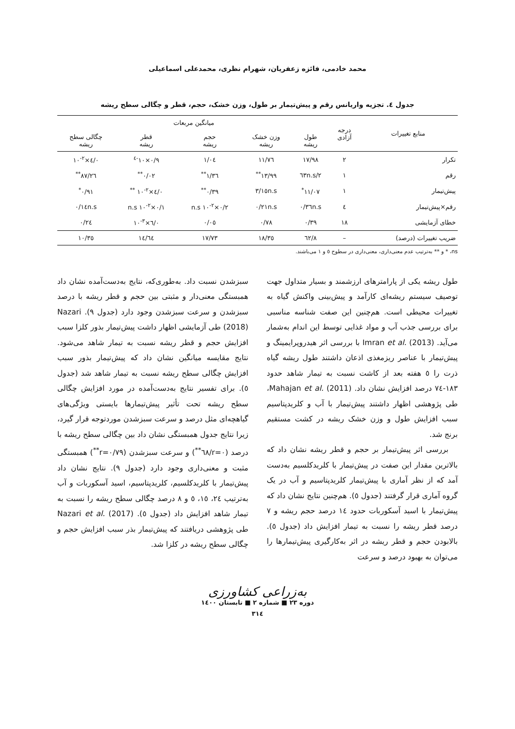محمد خادمی، فائزه زعفریان، شهرام نظری، محمدعلی اسماعیلی
جدول ٤. تجزیه واریانس رقم و پیش‌تیمار بر طول، وزن خشک، حجم، قطر و چگالی سطح ریشه
| منابع تغییرات | درجه آزادی | میانگین مربعات | | | | |
| --- | --- | --- | --- | --- | --- | --- |
| | | طول ریشه | وزن خشک ریشه | حجم ریشه | قطر ریشه | چگالی سطح ریشه |
| تکرار | ۲ | ۱۷/۹۸ | ۱۱/۷٦ | ۱/۰٤ | ۰/۹×۱۰<sup>-٤</sup> | ۰/٤×۱۰<sup>-۲</sup> |
| رقم | ۱ | ۲/٦۳n.s | ۱۳/۹۹<sup>**</sup> | ۱/۳٦<sup>**</sup> | ۰/۰۲<sup>**</sup> | ۲٦/۸۷<sup>**</sup> |
| پیش‌تیمار | ۱ | ۱۱/۰۷<sup>*</sup> | ۳/۱٥n.s | ۰/۳۹<sup>**</sup> | ۰/٤×۱۰<sup>-۲</sup> <sup>**</sup> | ۰/۹۱<sup>*</sup> |
| رقم×پیش‌تیمار | ٤ | ۰/۳٦n.s | ۰/۲۱n.s | ۰/۲×۱۰<sup>-۲</sup> n.s | ۰/۱×۱۰<sup>-۲</sup> n.s | ۰/۱٤n.s |
| خطای آزمایشی | ۱۸ | ۰/۳۹ | ۰/۷۸ | ۰/۰٥ | ۰/٦×۱۰<sup>-۳</sup> | ۰/۲٤ |
| ضریب تغییرات (درصد) | – | ۸/٦۲ | ۱۸/۳٥ | ۱۷/۷۳ | ۱٤/٦٤ | ۱۰/۳٥ |
ns، * و ** به‌ترتیب عدم معنی‌داری، معنی‌داری در سطوح ٥ و ۱ می‌باشند.
طول ریشه یکی از پارامترهای ارزشمند و بسیار متداول جهت توصیف سیستم ریشه‌ای کارآمد و پیش‌بینی واکنش گیاه به تغییرات محیطی است. هم‌چنین این صفت شناسه مناسبی برای بررسی جذب آب و مواد غذایی توسط این اندام به‌شمار می‌آید. Imran et al. (2013) با بررسی اثر هیدروپرایمینگ و پیش‌تیمار با عناصر ریزمغذی اذعان داشتند طول ریشه گیاه ذرت را ٥ هفته بعد از کاشت نسبت به تیمار شاهد حدود ۱۸۳-٧٤ درصد افزایش نشان داد. Mahajan et al. (2011)، طی پژوهشی اظهار داشتند پیش‌تیمار با آب و کلریدپتاسیم سبب افزایش طول و وزن خشک ریشه در کشت مستقیم برنج شد.
بررسی اثر پیش‌تیمار بر حجم و قطر ریشه نشان داد که بالاترین مقدار این صفت در پیش‌تیمار با کلریدکلسیم به‌دست آمد که از نظر آماری با پیش‌تیمار کلریدپتاسیم و آب در یک گروه آماری قرار گرفتند (جدول ٥). هم‌چنین نتایج نشان داد که پیش‌تیمار با اسید آسکوربات حدود ۱٤ درصد حجم ریشه و ٧ درصد قطر ریشه را نسبت به تیمار افزایش داد (جدول ٥). بالابودن حجم و قطر ریشه در اثر به‌کارگیری پیش‌تیمارها را می‌توان به بهبود درصد و سرعت
سبزشدن نسبت داد. به‌طوری‌که، نتایج به‌دست‌آمده نشان داد همبستگی معنی‌دار و مثبتی بین حجم و قطر ریشه با درصد سبزشدن و سرعت سبزشدن وجود دارد (جدول ۹). Nazari (2018) طی آزمایشی اظهار داشت پیش‌تیمار بذور کلزا سبب افزایش حجم و قطر ریشه نسبت به تیمار شاهد می‌شود. نتایج مقایسه میانگین نشان داد که پیش‌تیمار بذور سبب افزایش چگالی سطح ریشه نسبت به تیمار شاهد شد (جدول ٥). برای تفسیر نتایج به‌دست‌آمده در مورد افزایش چگالی سطح ریشه تحت تأثیر پیش‌تیمارها بایستی ویژگی‌های گیاهچه‌ای مثل درصد و سرعت سبزشدن موردتوجه قرار گیرد، زیرا نتایج جدول همبستگی نشان داد بین چگالی سطح ریشه با درصد (r=۰/٦۸<sup>**</sup>) و سرعت سبزشدن (r=۰/۷۹<sup>**</sup>) همبستگی مثبت و معنی‌داری وجود دارد (جدول ۹). نتایج نشان داد پیش‌تیمار با کلریدکلسیم، کلریدپتاسیم، اسید آسکوربات و آب به‌ترتیب ۲٤، ۱٥، ٥ و ۸ درصد چگالی سطح ریشه را نسبت به تیمار شاهد افزایش داد (جدول ٥). Nazari et al. (2017) طی پژوهشی دریافتند که پیش‌تیمار بذر سبب افزایش حجم و چگالی سطح ریشه در کلزا شد.
به‌زراعی کشاورزی
دوره ۲۳ ■ شماره ۲ ■ تابستان ۱٤۰۰
۳۱٤